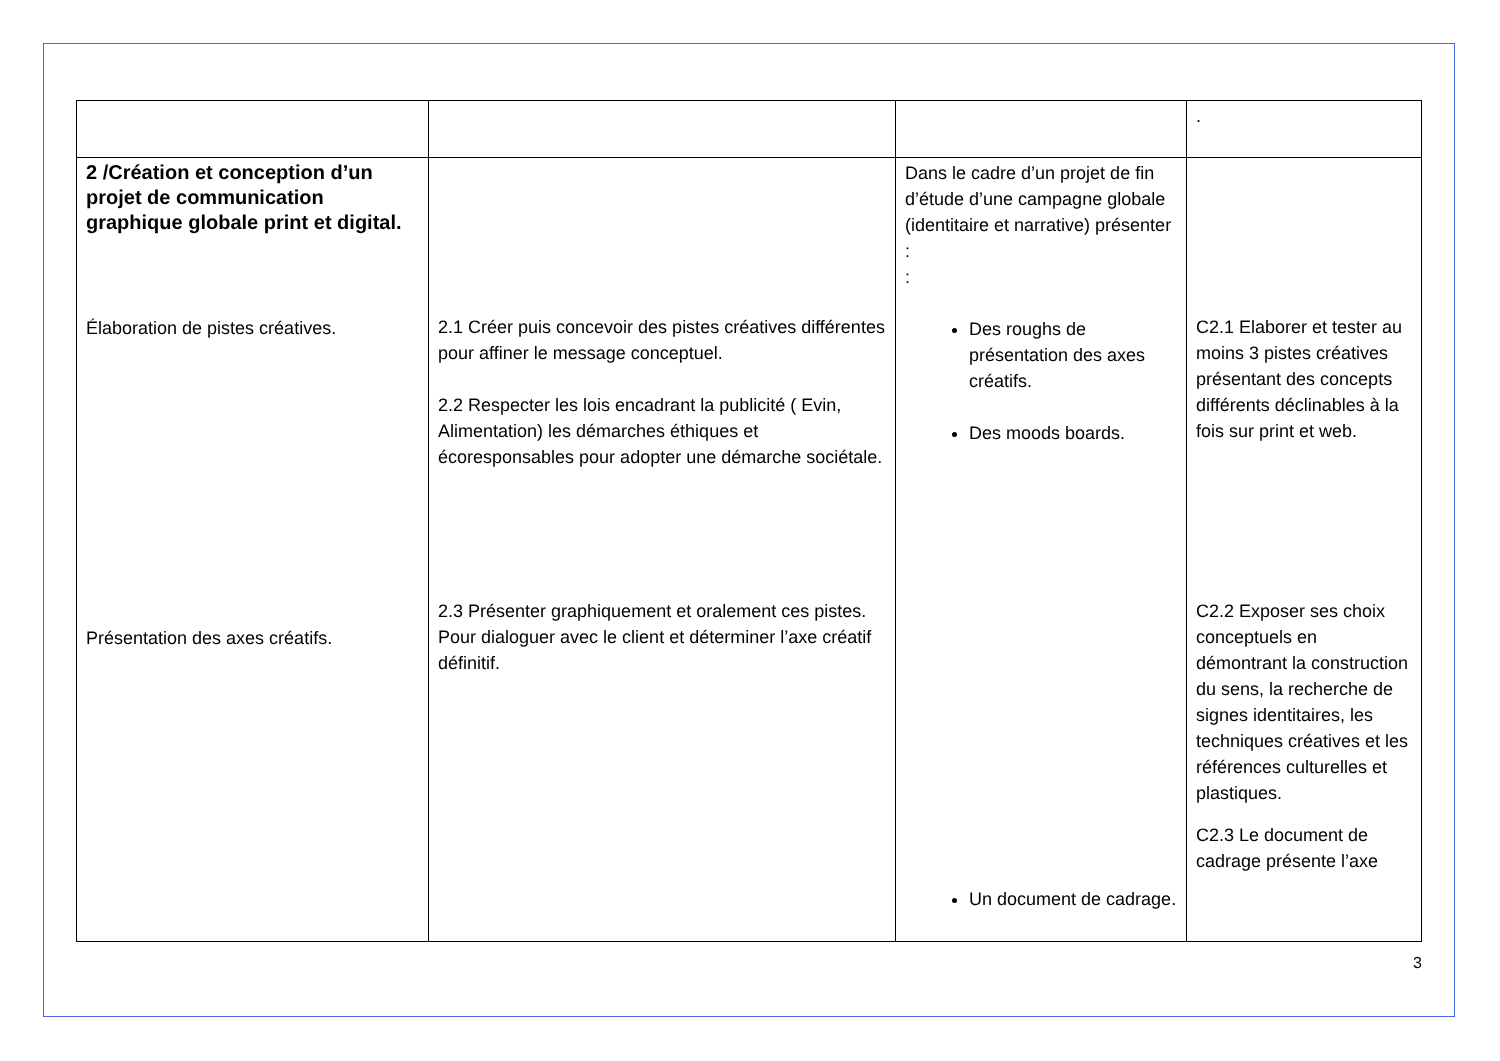| | | | . |
| 2 /Création et conception d’un projet de communication graphique globale print et digital. Élaboration de pistes créatives. Présentation des axes créatifs. | 2.1 Créer puis concevoir des pistes créatives différentes pour affiner le message conceptuel. 2.2 Respecter les lois encadrant la publicité ( Evin, Alimentation) les démarches éthiques et écoresponsables pour adopter une démarche sociétale. 2.3 Présenter graphiquement et oralement ces pistes. Pour dialoguer avec le client et déterminer l’axe créatif définitif. | Dans le cadre d’un projet de fin d’étude d’une campagne globale (identitaire et narrative) présenter : : Des roughs de présentation des axes créatifs. Des moods boards. Un document de cadrage. | C2.1 Elaborer et tester au moins 3 pistes créatives présentant des concepts différents déclinables à la fois sur print et web. C2.2 Exposer ses choix conceptuels en démontrant la construction du sens, la recherche de signes identitaires, les techniques créatives et les références culturelles et plastiques. C2.3 Le document de cadrage présente l’axe |
3